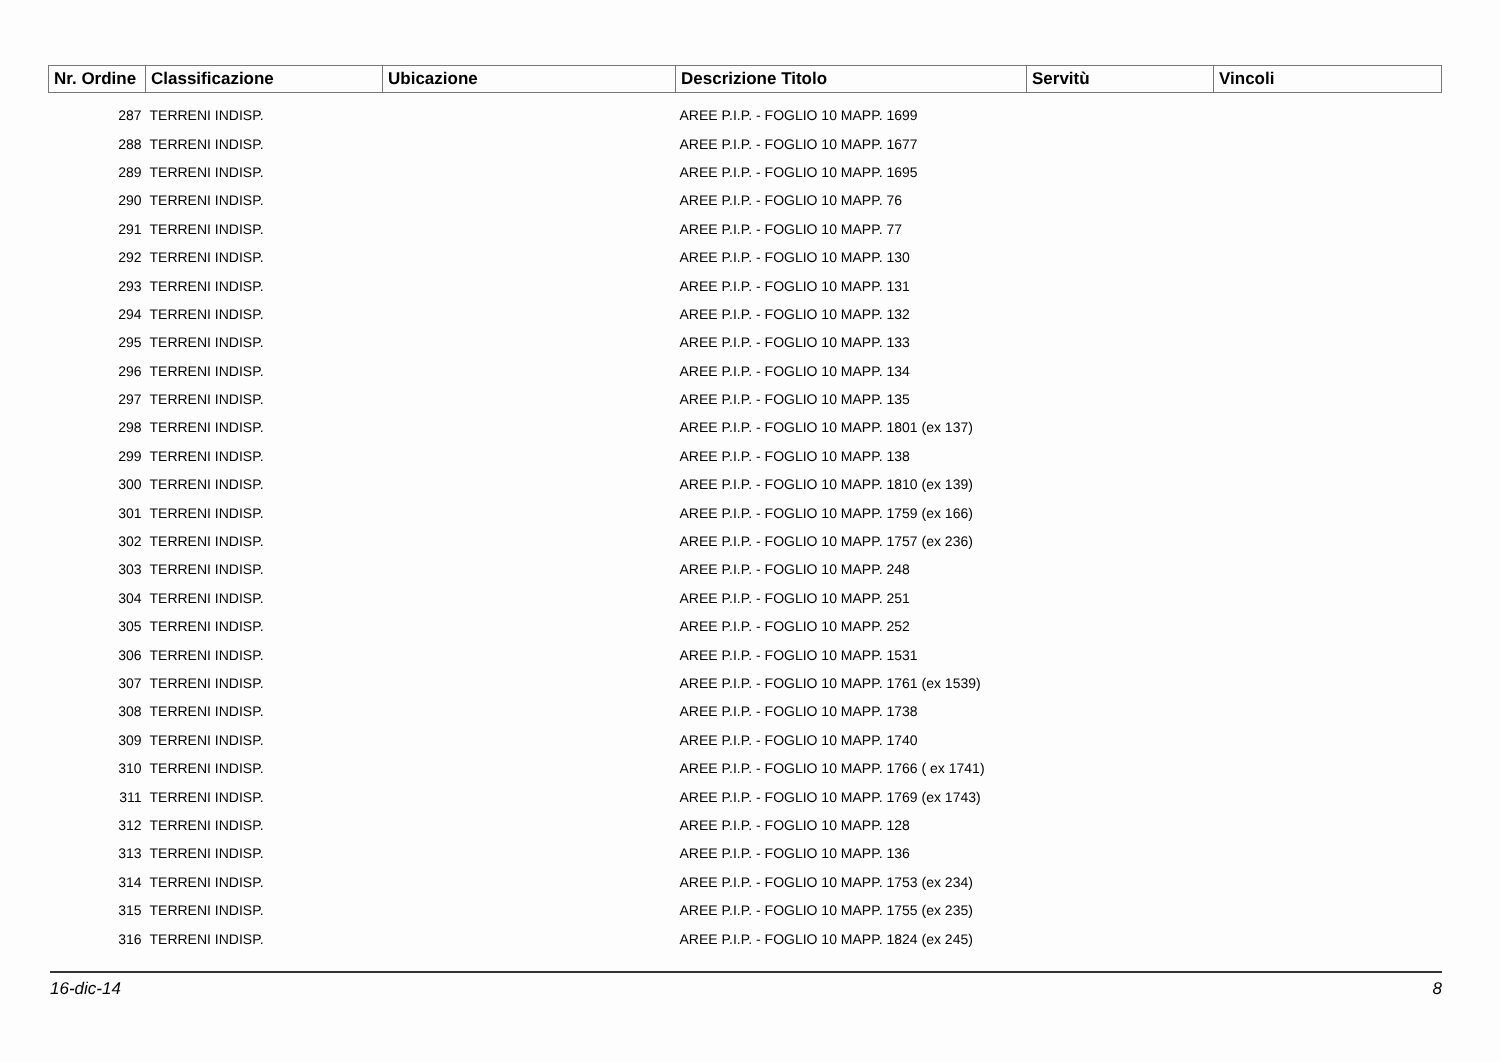| Nr. Ordine | Classificazione | Ubicazione | Descrizione Titolo | Servitù | Vincoli |
| --- | --- | --- | --- | --- | --- |
| 287 | TERRENI INDISP. | | AREE P.I.P. - FOGLIO 10 MAPP. 1699 | | |
| 288 | TERRENI INDISP. | | AREE P.I.P. - FOGLIO 10 MAPP. 1677 | | |
| 289 | TERRENI INDISP. | | AREE P.I.P. - FOGLIO 10 MAPP. 1695 | | |
| 290 | TERRENI INDISP. | | AREE P.I.P. - FOGLIO 10 MAPP. 76 | | |
| 291 | TERRENI INDISP. | | AREE P.I.P. - FOGLIO 10 MAPP. 77 | | |
| 292 | TERRENI INDISP. | | AREE P.I.P. - FOGLIO 10 MAPP. 130 | | |
| 293 | TERRENI INDISP. | | AREE P.I.P. - FOGLIO 10 MAPP. 131 | | |
| 294 | TERRENI INDISP. | | AREE P.I.P. - FOGLIO 10 MAPP. 132 | | |
| 295 | TERRENI INDISP. | | AREE P.I.P. - FOGLIO 10 MAPP. 133 | | |
| 296 | TERRENI INDISP. | | AREE P.I.P. - FOGLIO 10 MAPP. 134 | | |
| 297 | TERRENI INDISP. | | AREE P.I.P. - FOGLIO 10 MAPP. 135 | | |
| 298 | TERRENI INDISP. | | AREE P.I.P. - FOGLIO 10 MAPP. 1801 (ex 137) | | |
| 299 | TERRENI INDISP. | | AREE P.I.P. - FOGLIO 10 MAPP. 138 | | |
| 300 | TERRENI INDISP. | | AREE P.I.P. - FOGLIO 10 MAPP. 1810 (ex 139) | | |
| 301 | TERRENI INDISP. | | AREE P.I.P. - FOGLIO 10 MAPP. 1759 (ex 166) | | |
| 302 | TERRENI INDISP. | | AREE P.I.P. - FOGLIO 10 MAPP. 1757 (ex 236) | | |
| 303 | TERRENI INDISP. | | AREE P.I.P. - FOGLIO 10 MAPP. 248 | | |
| 304 | TERRENI INDISP. | | AREE P.I.P. - FOGLIO 10 MAPP. 251 | | |
| 305 | TERRENI INDISP. | | AREE P.I.P. - FOGLIO 10 MAPP. 252 | | |
| 306 | TERRENI INDISP. | | AREE P.I.P. - FOGLIO 10 MAPP. 1531 | | |
| 307 | TERRENI INDISP. | | AREE P.I.P. - FOGLIO 10 MAPP. 1761 (ex 1539) | | |
| 308 | TERRENI INDISP. | | AREE P.I.P. - FOGLIO 10 MAPP. 1738 | | |
| 309 | TERRENI INDISP. | | AREE P.I.P. - FOGLIO 10 MAPP. 1740 | | |
| 310 | TERRENI INDISP. | | AREE P.I.P. - FOGLIO 10 MAPP. 1766 ( ex 1741) | | |
| 311 | TERRENI INDISP. | | AREE P.I.P. - FOGLIO 10 MAPP. 1769 (ex 1743) | | |
| 312 | TERRENI INDISP. | | AREE P.I.P. - FOGLIO 10 MAPP. 128 | | |
| 313 | TERRENI INDISP. | | AREE P.I.P. - FOGLIO 10 MAPP. 136 | | |
| 314 | TERRENI INDISP. | | AREE P.I.P. - FOGLIO 10 MAPP. 1753 (ex 234) | | |
| 315 | TERRENI INDISP. | | AREE P.I.P. - FOGLIO 10 MAPP. 1755 (ex 235) | | |
| 316 | TERRENI INDISP. | | AREE P.I.P. - FOGLIO 10 MAPP. 1824 (ex 245) | | |
16-dic-14 8